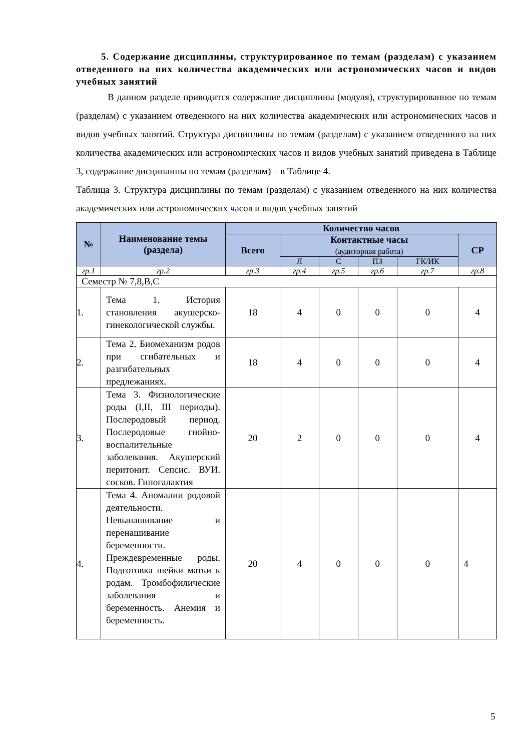5. Содержание дисциплины, структурированное по темам (разделам) с указанием отведенного на них количества академических или астрономических часов и видов учебных занятий
В данном разделе приводится содержание дисциплины (модуля), структурированное по темам (разделам) с указанием отведенного на них количества академических или астрономических часов и видов учебных занятий. Структура дисциплины по темам (разделам) с указанием отведенного на них количества академических или астрономических часов и видов учебных занятий приведена в Таблице 3, содержание дисциплины по темам (разделам) – в Таблице 4.
Таблица 3. Структура дисциплины по темам (разделам) с указанием отведенного на них количества академических или астрономических часов и видов учебных занятий
| № | Наименование темы (раздела) | Количество часов | | | | | |
| --- | --- | --- | --- | --- | --- | --- | --- |
| | | Всего | Контактные часы (аудиторная работа) | | | | СР |
| | | | Л | С | ПЗ | ГК/ИК | |
| гр.1 | гр.2 | гр.3 | гр.4 | гр.5 | гр.6 | гр.7 | гр.8 |
| Семестр № 7,8,В,С | | | | | | | |
| 1. | Тема 1. История становления акушерско-гинекологической службы. | 18 | 4 | 0 | 0 | 0 | 4 |
| 2. | Тема 2. Биомеханизм родов при сгибательных и разгибательных предлежаниях. | 18 | 4 | 0 | 0 | 0 | 4 |
| 3. | Тема 3. Физиологические роды (I,II, III периоды). Послеродовый период. Послеродовые гнойно-воспалительные заболевания. Акушерский перитонит. Сепсис. ВУИ. сосков. Гипогалактия | 20 | 2 | 0 | 0 | 0 | 4 |
| 4. | Тема 4. Аномалии родовой деятельности. Невынашивание и перенашивание беременности. Преждевременные роды. Подготовка шейки матки к родам. Тромбофилические заболевания и беременность. Анемия и беременность. | 20 | 4 | 0 | 0 | 0 | 4 |
5